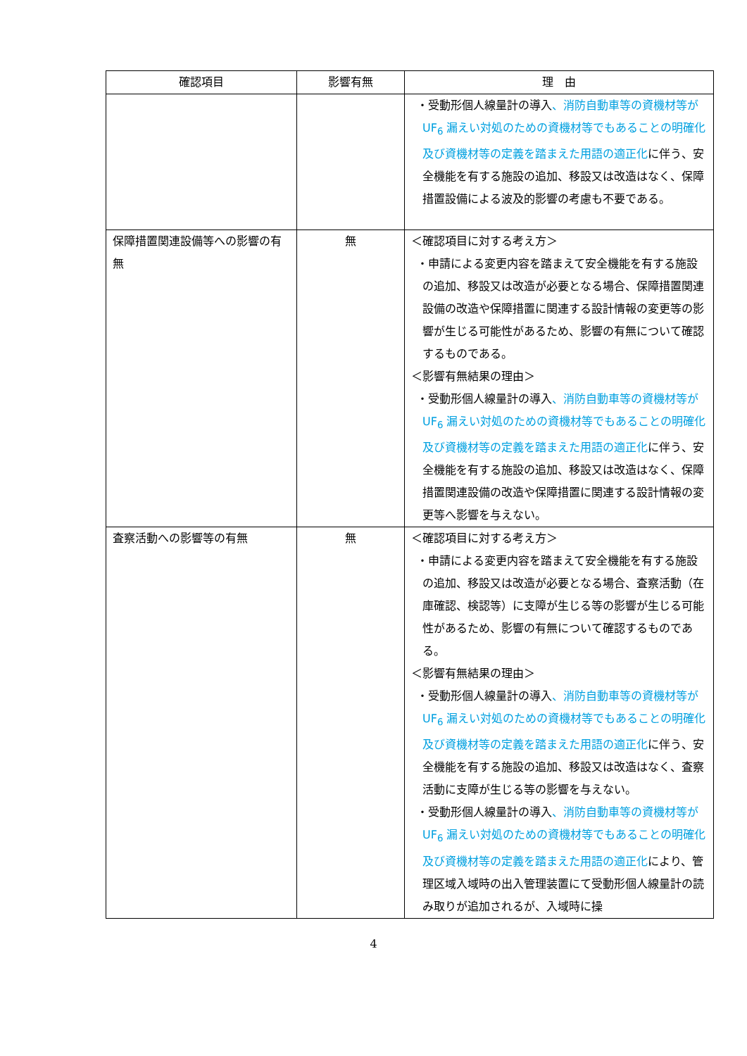| 確認項目 | 影響有無 | 理 由 |
| --- | --- | --- |
| | | ・受動形個人線量計の導入 、消防自動車等の資機材等が UF<sub>6</sub> 漏えい対処のための資機材等でもあることの明確化及び資機材等の定義を踏まえた用語の適正化 に伴う、安全機能を有する施設の追加、移設又は改造はなく、保障措置設備による波及的影響の考慮も不要である。 |
| 保障措置関連設備等への影響の有無 | 無 | ＜確認項目に対する考え方＞ ・申請による変更内容を踏まえて安全機能を有する施設の追加、移設又は改造が必要となる場合、保障措置関連設備の改造や保障措置に関連する設計情報の変更等の影響が生じる可能性があるため、影響の有無について確認するものである。 ＜影響有無結果の理由＞ ・受動形個人線量計の導入 、消防自動車等の資機材等が UF<sub>6</sub> 漏えい対処のための資機材等でもあることの明確化及び資機材等の定義を踏まえた用語の適正化 に伴う、安全機能を有する施設の追加、移設又は改造はなく、保障措置関連設備の改造や保障措置に関連する設計情報の変更等へ影響を与えない。 |
| 査察活動への影響等の有無 | 無 | ＜確認項目に対する考え方＞ ・申請による変更内容を踏まえて安全機能を有する施設の追加、移設又は改造が必要となる場合、査察活動（在庫確認、検認等）に支障が生じる等の影響が生じる可能性があるため、影響の有無について確認するものである。 ＜影響有無結果の理由＞ ・受動形個人線量計の導入 、消防自動車等の資機材等が UF<sub>6</sub> 漏えい対処のための資機材等でもあることの明確化及び資機材等の定義を踏まえた用語の適正化 に伴う、安全機能を有する施設の追加、移設又は改造はなく、査察活動に支障が生じる等の影響を与えない。 ・受動形個人線量計の導入 、消防自動車等の資機材等が UF<sub>6</sub> 漏えい対処のための資機材等でもあることの明確化及び資機材等の定義を踏まえた用語の適正化 により、管理区域入域時の出入管理装置にて受動形個人線量計の読み取りが追加されるが、入域時に操 |
4